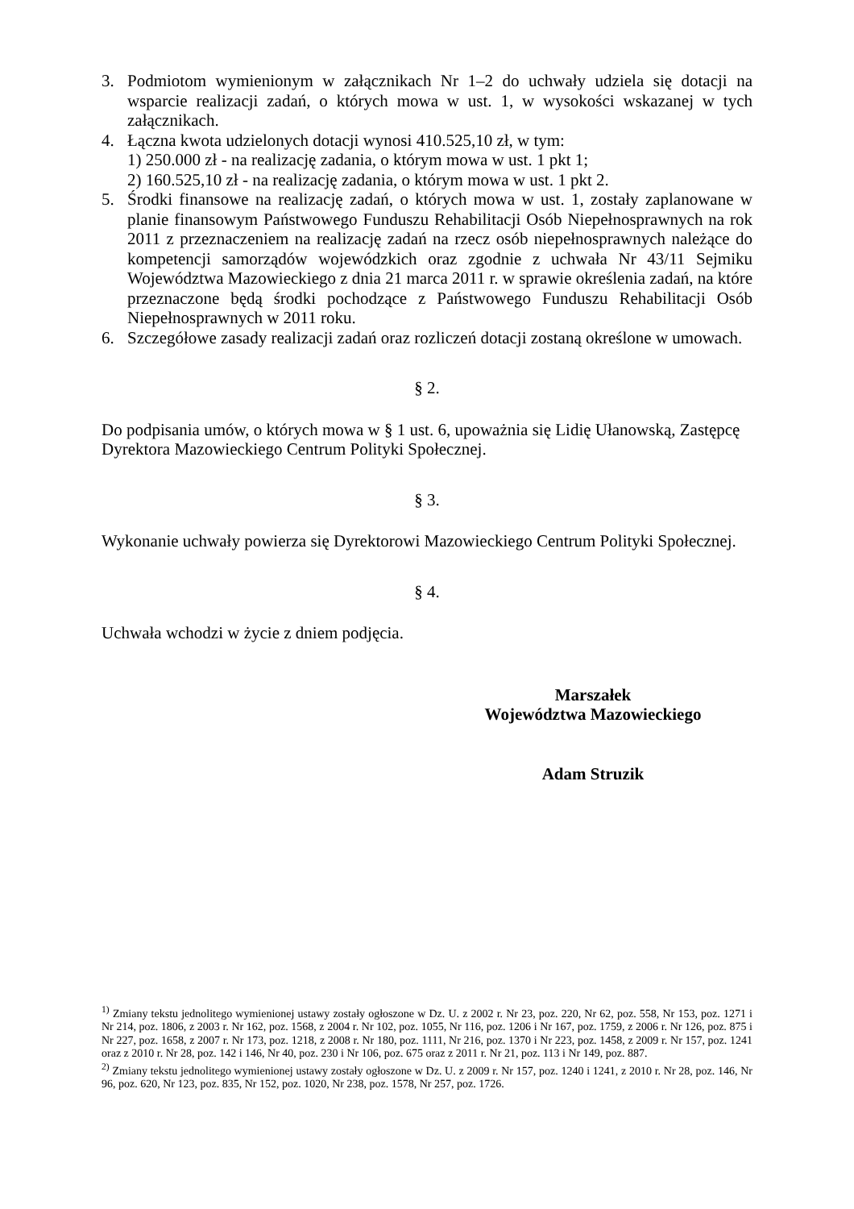3. Podmiotom wymienionym w załącznikach Nr 1–2 do uchwały udziela się dotacji na wsparcie realizacji zadań, o których mowa w ust. 1, w wysokości wskazanej w tych załącznikach.
4. Łączna kwota udzielonych dotacji wynosi 410.525,10 zł, w tym:
1) 250.000 zł - na realizację zadania, o którym mowa w ust. 1 pkt 1;
2) 160.525,10 zł - na realizację zadania, o którym mowa w ust. 1 pkt 2.
5. Środki finansowe na realizację zadań, o których mowa w ust. 1, zostały zaplanowane w planie finansowym Państwowego Funduszu Rehabilitacji Osób Niepełnosprawnych na rok 2011 z przeznaczeniem na realizację zadań na rzecz osób niepełnosprawnych należące do kompetencji samorządów wojewódzkich oraz zgodnie z uchwała Nr 43/11 Sejmiku Województwa Mazowieckiego z dnia 21 marca 2011 r. w sprawie określenia zadań, na które przeznaczone będą środki pochodzące z Państwowego Funduszu Rehabilitacji Osób Niepełnosprawnych w 2011 roku.
6. Szczegółowe zasady realizacji zadań oraz rozliczeń dotacji zostaną określone w umowach.
§ 2.
Do podpisania umów, o których mowa w § 1 ust. 6, upoważnia się Lidię Ułanowską, Zastępcę Dyrektora Mazowieckiego Centrum Polityki Społecznej.
§ 3.
Wykonanie uchwały powierza się Dyrektorowi Mazowieckiego Centrum Polityki Społecznej.
§ 4.
Uchwała wchodzi w życie z dniem podjęcia.
Marszałek
Województwa Mazowieckiego
Adam Struzik
<sup>1)</sup> Zmiany tekstu jednolitego wymienionej ustawy zostały ogłoszone w Dz. U. z 2002 r. Nr 23, poz. 220, Nr 62, poz. 558, Nr 153, poz. 1271 i Nr 214, poz. 1806, z 2003 r. Nr 162, poz. 1568, z 2004 r. Nr 102, poz. 1055, Nr 116, poz. 1206 i Nr 167, poz. 1759, z 2006 r. Nr 126, poz. 875 i Nr 227, poz. 1658, z 2007 r. Nr 173, poz. 1218, z 2008 r. Nr 180, poz. 1111, Nr 216, poz. 1370 i Nr 223, poz. 1458, z 2009 r. Nr 157, poz. 1241 oraz z 2010 r. Nr 28, poz. 142 i 146, Nr 40, poz. 230 i Nr 106, poz. 675 oraz z 2011 r. Nr 21, poz. 113 i Nr 149, poz. 887.
<sup>2)</sup> Zmiany tekstu jednolitego wymienionej ustawy zostały ogłoszone w Dz. U. z 2009 r. Nr 157, poz. 1240 i 1241, z 2010 r. Nr 28, poz. 146, Nr 96, poz. 620, Nr 123, poz. 835, Nr 152, poz. 1020, Nr 238, poz. 1578, Nr 257, poz. 1726.